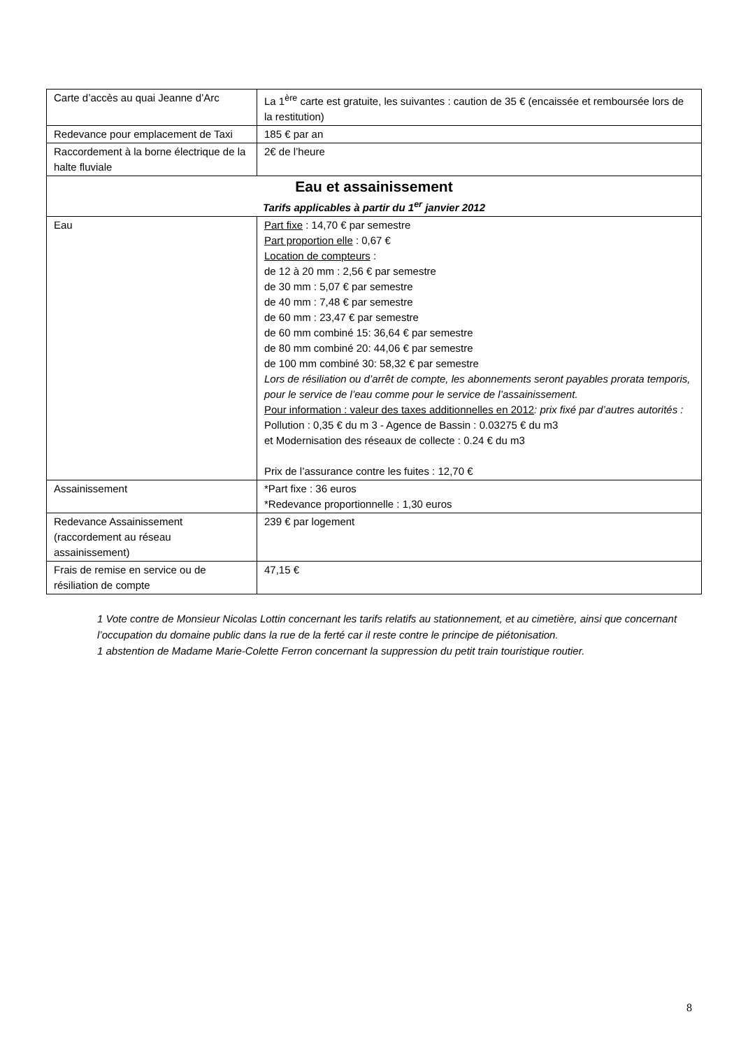| Carte d’accès au quai Jeanne d’Arc | La 1<sup>ère</sup> carte est gratuite, les suivantes : caution de 35 € (encaissée et remboursée lors de la restitution) |
| Redevance pour emplacement de Taxi | 185 € par an |
| Raccordement à la borne électrique de la halte fluviale | 2€ de l’heure |
| Eau et assainissement Tarifs applicables à partir du 1<sup>er</sup> janvier 2012 | |
| Eau | Part fixe : 14,70 € par semestre Part proportion elle : 0,67 € Location de compteurs : de 12 à 20 mm : 2,56 € par semestre de 30 mm : 5,07 € par semestre de 40 mm : 7,48 € par semestre de 60 mm : 23,47 € par semestre de 60 mm combiné 15: 36,64 € par semestre de 80 mm combiné 20: 44,06 € par semestre de 100 mm combiné 30: 58,32 € par semestre Lors de résiliation ou d’arrêt de compte, les abonnements seront payables prorata temporis, pour le service de l’eau comme pour le service de l’assainissement. Pour information : valeur des taxes additionnelles en 2012 : prix fixé par d’autres autorités : Pollution : 0,35 € du m 3 - Agence de Bassin : 0.03275 € du m3 et Modernisation des réseaux de collecte : 0.24 € du m3 Prix de l’assurance contre les fuites : 12,70 € |
| Assainissement | *Part fixe : 36 euros *Redevance proportionnelle : 1,30 euros |
| Redevance Assainissement (raccordement au réseau assainissement) | 239 € par logement |
| Frais de remise en service ou de résiliation de compte | 47,15 € |
1 Vote contre de Monsieur Nicolas Lottin concernant les tarifs relatifs au stationnement, et au cimetière, ainsi que concernant l’occupation du domaine public dans la rue de la ferté car il reste contre le principe de piétonisation.
1 abstention de Madame Marie-Colette Ferron concernant la suppression du petit train touristique routier.
8